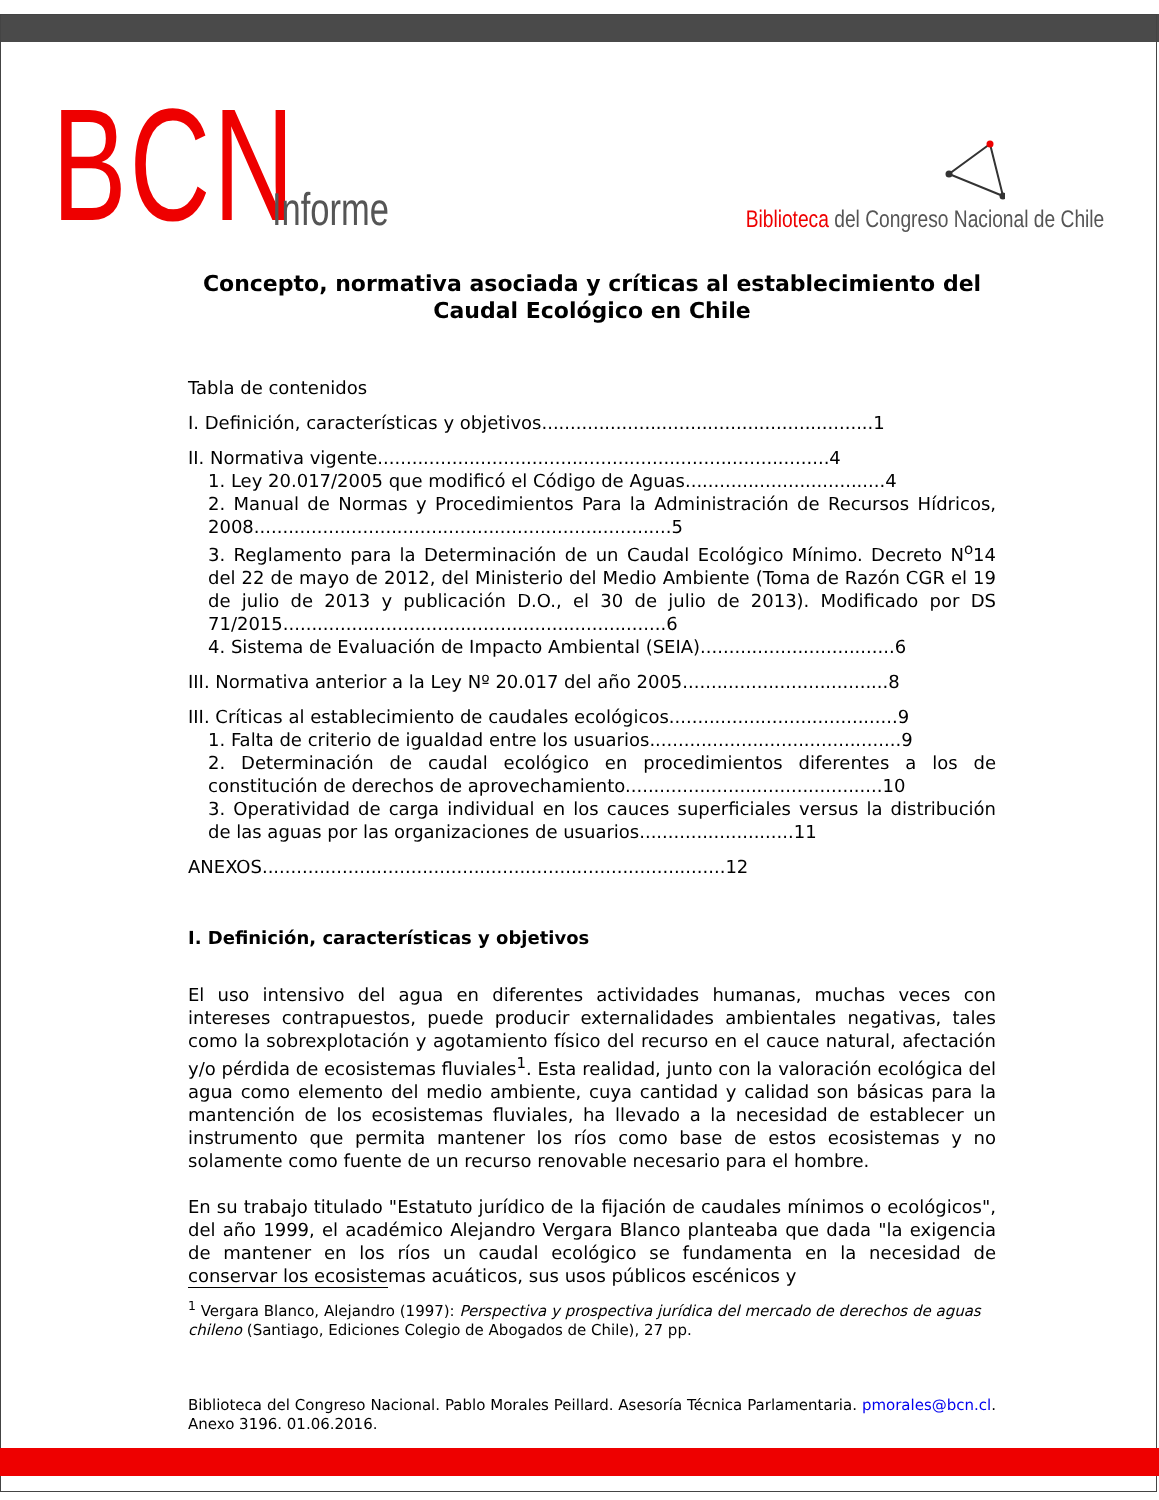BCN Informe
Biblioteca del Congreso Nacional de Chile
Concepto, normativa asociada y críticas al establecimiento del Caudal Ecológico en Chile
Tabla de contenidos
I. Definición, características y objetivos..........................................................1
II. Normativa vigente...............................................................................4
1. Ley 20.017/2005 que modificó el Código de Aguas...................................4
2. Manual de Normas y Procedimientos Para la Administración de Recursos Hídricos, 2008.........................................................................5
3. Reglamento para la Determinación de un Caudal Ecológico Mínimo. Decreto N<sup>o</sup>14 del 22 de mayo de 2012, del Ministerio del Medio Ambiente (Toma de Razón CGR el 19 de julio de 2013 y publicación D.O., el 30 de julio de 2013). Modificado por DS 71/2015...................................................................6
4. Sistema de Evaluación de Impacto Ambiental (SEIA)..................................6
III. Normativa anterior a la Ley Nº 20.017 del año 2005....................................8
III. Críticas al establecimiento de caudales ecológicos........................................9
1. Falta de criterio de igualdad entre los usuarios............................................9
2. Determinación de caudal ecológico en procedimientos diferentes a los de constitución de derechos de aprovechamiento.............................................10
3. Operatividad de carga individual en los cauces superficiales versus la distribución de las aguas por las organizaciones de usuarios...........................11
ANEXOS.................................................................................12
I. Definición, características y objetivos
El uso intensivo del agua en diferentes actividades humanas, muchas veces con intereses contrapuestos, puede producir externalidades ambientales negativas, tales como la sobrexplotación y agotamiento físico del recurso en el cauce natural, afectación y/o pérdida de ecosistemas fluviales<sup>1</sup>. Esta realidad, junto con la valoración ecológica del agua como elemento del medio ambiente, cuya cantidad y calidad son básicas para la mantención de los ecosistemas fluviales, ha llevado a la necesidad de establecer un instrumento que permita mantener los ríos como base de estos ecosistemas y no solamente como fuente de un recurso renovable necesario para el hombre.
En su trabajo titulado "Estatuto jurídico de la fijación de caudales mínimos o ecológicos", del año 1999, el académico Alejandro Vergara Blanco planteaba que dada "la exigencia de mantener en los ríos un caudal ecológico se fundamenta en la necesidad de conservar los ecosistemas acuáticos, sus usos públicos escénicos y
<sup>1</sup> Vergara Blanco, Alejandro (1997): Perspectiva y prospectiva jurídica del mercado de derechos de aguas chileno (Santiago, Ediciones Colegio de Abogados de Chile), 27 pp.
Biblioteca del Congreso Nacional. Pablo Morales Peillard. Asesoría Técnica Parlamentaria. pmorales@bcn.cl. Anexo 3196. 01.06.2016.